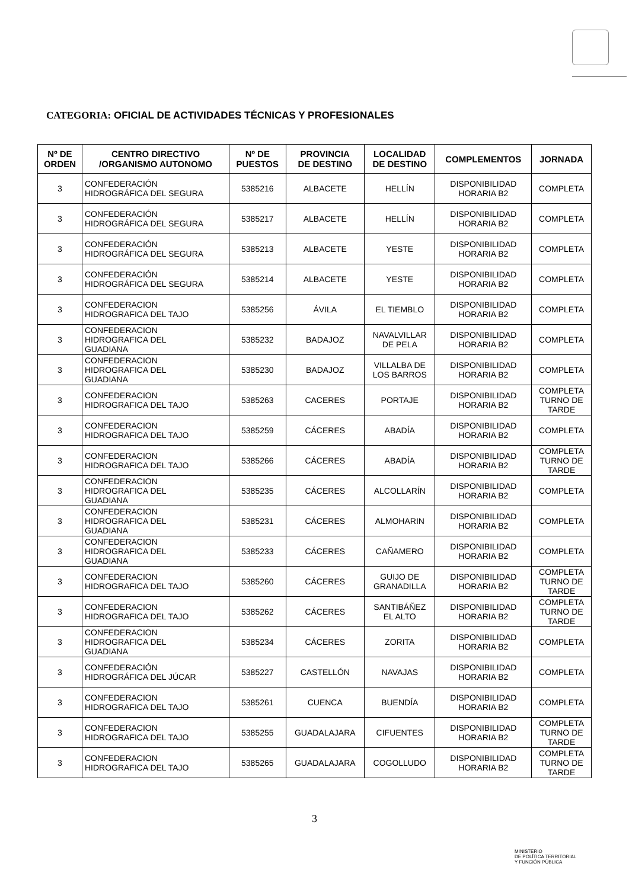CATEGORIA: OFICIAL DE ACTIVIDADES TÉCNICAS Y PROFESIONALES
| Nº DE ORDEN | CENTRO DIRECTIVO /ORGANISMO AUTONOMO | Nº DE PUESTOS | PROVINCIA DE DESTINO | LOCALIDAD DE DESTINO | COMPLEMENTOS | JORNADA |
| --- | --- | --- | --- | --- | --- | --- |
| 3 | CONFEDERACIÓN HIDROGRÁFICA DEL SEGURA | 5385216 | ALBACETE | HELLÍN | DISPONIBILIDAD HORARIA B2 | COMPLETA |
| 3 | CONFEDERACIÓN HIDROGRÁFICA DEL SEGURA | 5385217 | ALBACETE | HELLÍN | DISPONIBILIDAD HORARIA B2 | COMPLETA |
| 3 | CONFEDERACIÓN HIDROGRÁFICA DEL SEGURA | 5385213 | ALBACETE | YESTE | DISPONIBILIDAD HORARIA B2 | COMPLETA |
| 3 | CONFEDERACIÓN HIDROGRÁFICA DEL SEGURA | 5385214 | ALBACETE | YESTE | DISPONIBILIDAD HORARIA B2 | COMPLETA |
| 3 | CONFEDERACION HIDROGRAFICA DEL TAJO | 5385256 | ÁVILA | EL TIEMBLO | DISPONIBILIDAD HORARIA B2 | COMPLETA |
| 3 | CONFEDERACION HIDROGRAFICA DEL GUADIANA | 5385232 | BADAJOZ | NAVALVILLAR DE PELA | DISPONIBILIDAD HORARIA B2 | COMPLETA |
| 3 | CONFEDERACION HIDROGRAFICA DEL GUADIANA | 5385230 | BADAJOZ | VILLALBA DE LOS BARROS | DISPONIBILIDAD HORARIA B2 | COMPLETA |
| 3 | CONFEDERACION HIDROGRAFICA DEL TAJO | 5385263 | CACERES | PORTAJE | DISPONIBILIDAD HORARIA B2 | COMPLETA TURNO DE TARDE |
| 3 | CONFEDERACION HIDROGRAFICA DEL TAJO | 5385259 | CÁCERES | ABADÍA | DISPONIBILIDAD HORARIA B2 | COMPLETA |
| 3 | CONFEDERACION HIDROGRAFICA DEL TAJO | 5385266 | CÁCERES | ABADÍA | DISPONIBILIDAD HORARIA B2 | COMPLETA TURNO DE TARDE |
| 3 | CONFEDERACION HIDROGRAFICA DEL GUADIANA | 5385235 | CÁCERES | ALCOLLARÍN | DISPONIBILIDAD HORARIA B2 | COMPLETA |
| 3 | CONFEDERACION HIDROGRAFICA DEL GUADIANA | 5385231 | CÁCERES | ALMOHARIN | DISPONIBILIDAD HORARIA B2 | COMPLETA |
| 3 | CONFEDERACION HIDROGRAFICA DEL GUADIANA | 5385233 | CÁCERES | CAÑAMERO | DISPONIBILIDAD HORARIA B2 | COMPLETA |
| 3 | CONFEDERACION HIDROGRAFICA DEL TAJO | 5385260 | CÁCERES | GUIJO DE GRANADILLA | DISPONIBILIDAD HORARIA B2 | COMPLETA TURNO DE TARDE |
| 3 | CONFEDERACION HIDROGRAFICA DEL TAJO | 5385262 | CÁCERES | SANTIBÁÑEZ EL ALTO | DISPONIBILIDAD HORARIA B2 | COMPLETA TURNO DE TARDE |
| 3 | CONFEDERACION HIDROGRAFICA DEL GUADIANA | 5385234 | CÁCERES | ZORITA | DISPONIBILIDAD HORARIA B2 | COMPLETA |
| 3 | CONFEDERACIÓN HIDROGRÁFICA DEL JÚCAR | 5385227 | CASTELLÓN | NAVAJAS | DISPONIBILIDAD HORARIA B2 | COMPLETA |
| 3 | CONFEDERACION HIDROGRAFICA DEL TAJO | 5385261 | CUENCA | BUENDÍA | DISPONIBILIDAD HORARIA B2 | COMPLETA |
| 3 | CONFEDERACION HIDROGRAFICA DEL TAJO | 5385255 | GUADALAJARA | CIFUENTES | DISPONIBILIDAD HORARIA B2 | COMPLETA TURNO DE TARDE |
| 3 | CONFEDERACION HIDROGRAFICA DEL TAJO | 5385265 | GUADALAJARA | COGOLLUDO | DISPONIBILIDAD HORARIA B2 | COMPLETA TURNO DE TARDE |
3
MINISTERIO
DE POLÍTICA TERRITORIAL
Y FUNCIÓN PÚBLICA